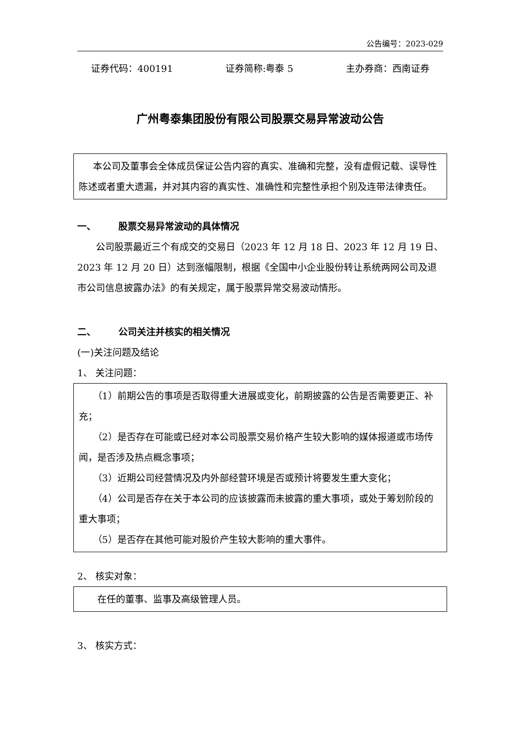公告编号：2023-029
证券代码：400191 证券简称:粤泰 5 主办券商：西南证券
广州粤泰集团股份有限公司股票交易异常波动公告
本公司及董事会全体成员保证公告内容的真实、准确和完整，没有虚假记载、误导性陈述或者重大遗漏，并对其内容的真实性、准确性和完整性承担个别及连带法律责任。
一、 股票交易异常波动的具体情况
公司股票最近三个有成交的交易日（2023 年 12 月 18 日、2023 年 12 月 19 日、2023 年 12 月 20 日）达到涨幅限制，根据《全国中小企业股份转让系统两网公司及退市公司信息披露办法》的有关规定，属于股票异常交易波动情形。
二、 公司关注并核实的相关情况
(一)关注问题及结论
1、 关注问题：
（1）前期公告的事项是否取得重大进展或变化，前期披露的公告是否需要更正、补充；
（2）是否存在可能或已经对本公司股票交易价格产生较大影响的媒体报道或市场传闻，是否涉及热点概念事项；
（3）近期公司经营情况及内外部经营环境是否或预计将要发生重大变化；
（4）公司是否存在关于本公司的应该披露而未披露的重大事项，或处于筹划阶段的重大事项；
（5）是否存在其他可能对股价产生较大影响的重大事件。
2、 核实对象：
在任的董事、监事及高级管理人员。
3、 核实方式：